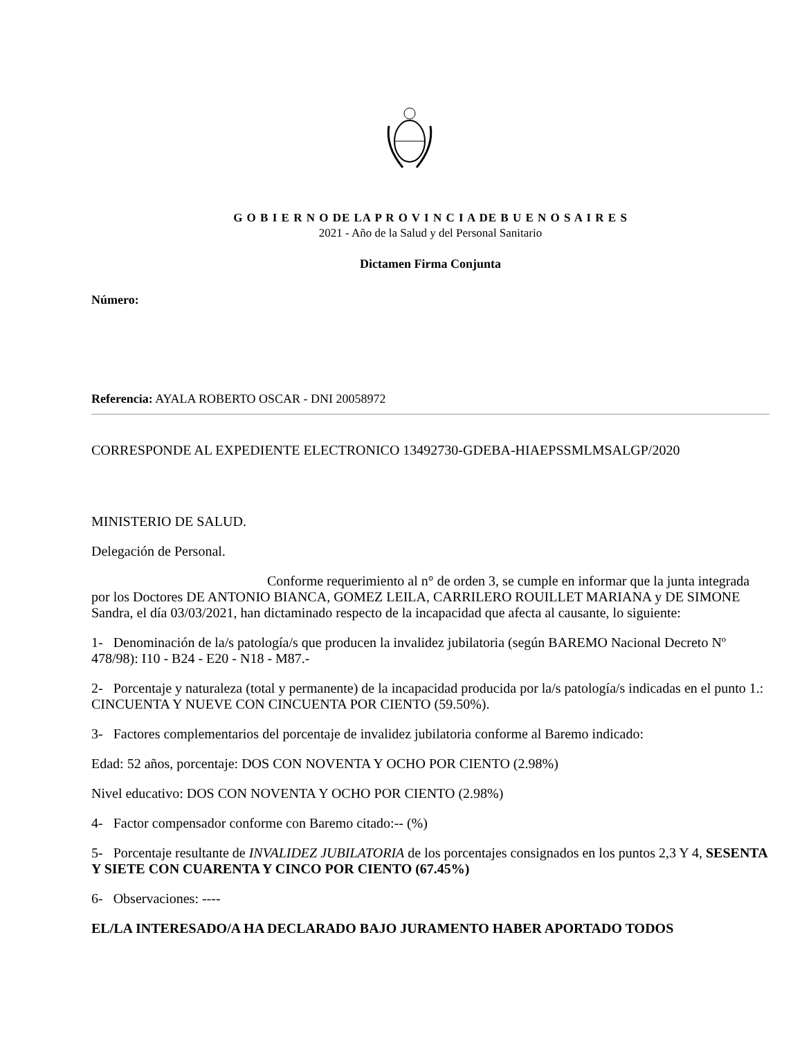G O B I E R N O DE LA P R O V I N C I A DE B U E N O S A I R E S
2021 - Año de la Salud y del Personal Sanitario
Dictamen Firma Conjunta
Número:
Referencia: AYALA ROBERTO OSCAR - DNI 20058972
CORRESPONDE AL EXPEDIENTE ELECTRONICO 13492730-GDEBA-HIAEPSSMLMSALGP/2020
MINISTERIO DE SALUD.
Delegación de Personal.
Conforme requerimiento al n° de orden 3, se cumple en informar que la junta integrada por los Doctores DE ANTONIO BIANCA, GOMEZ LEILA, CARRILERO ROUILLET MARIANA y DE SIMONE Sandra, el día 03/03/2021, han dictaminado respecto de la incapacidad que afecta al causante, lo siguiente:
1- Denominación de la/s patología/s que producen la invalidez jubilatoria (según BAREMO Nacional Decreto Nº 478/98): I10 - B24 - E20 - N18 - M87.-
2- Porcentaje y naturaleza (total y permanente) de la incapacidad producida por la/s patología/s indicadas en el punto 1.: CINCUENTA Y NUEVE CON CINCUENTA POR CIENTO (59.50%).
3- Factores complementarios del porcentaje de invalidez jubilatoria conforme al Baremo indicado:
Edad: 52 años, porcentaje: DOS CON NOVENTA Y OCHO POR CIENTO (2.98%)
Nivel educativo: DOS CON NOVENTA Y OCHO POR CIENTO (2.98%)
4- Factor compensador conforme con Baremo citado:-- (%)
5- Porcentaje resultante de INVALIDEZ JUBILATORIA de los porcentajes consignados en los puntos 2,3 Y 4, SESENTA Y SIETE CON CUARENTA Y CINCO POR CIENTO (67.45%)
6- Observaciones: ----
EL/LA INTERESADO/A HA DECLARADO BAJO JURAMENTO HABER APORTADO TODOS